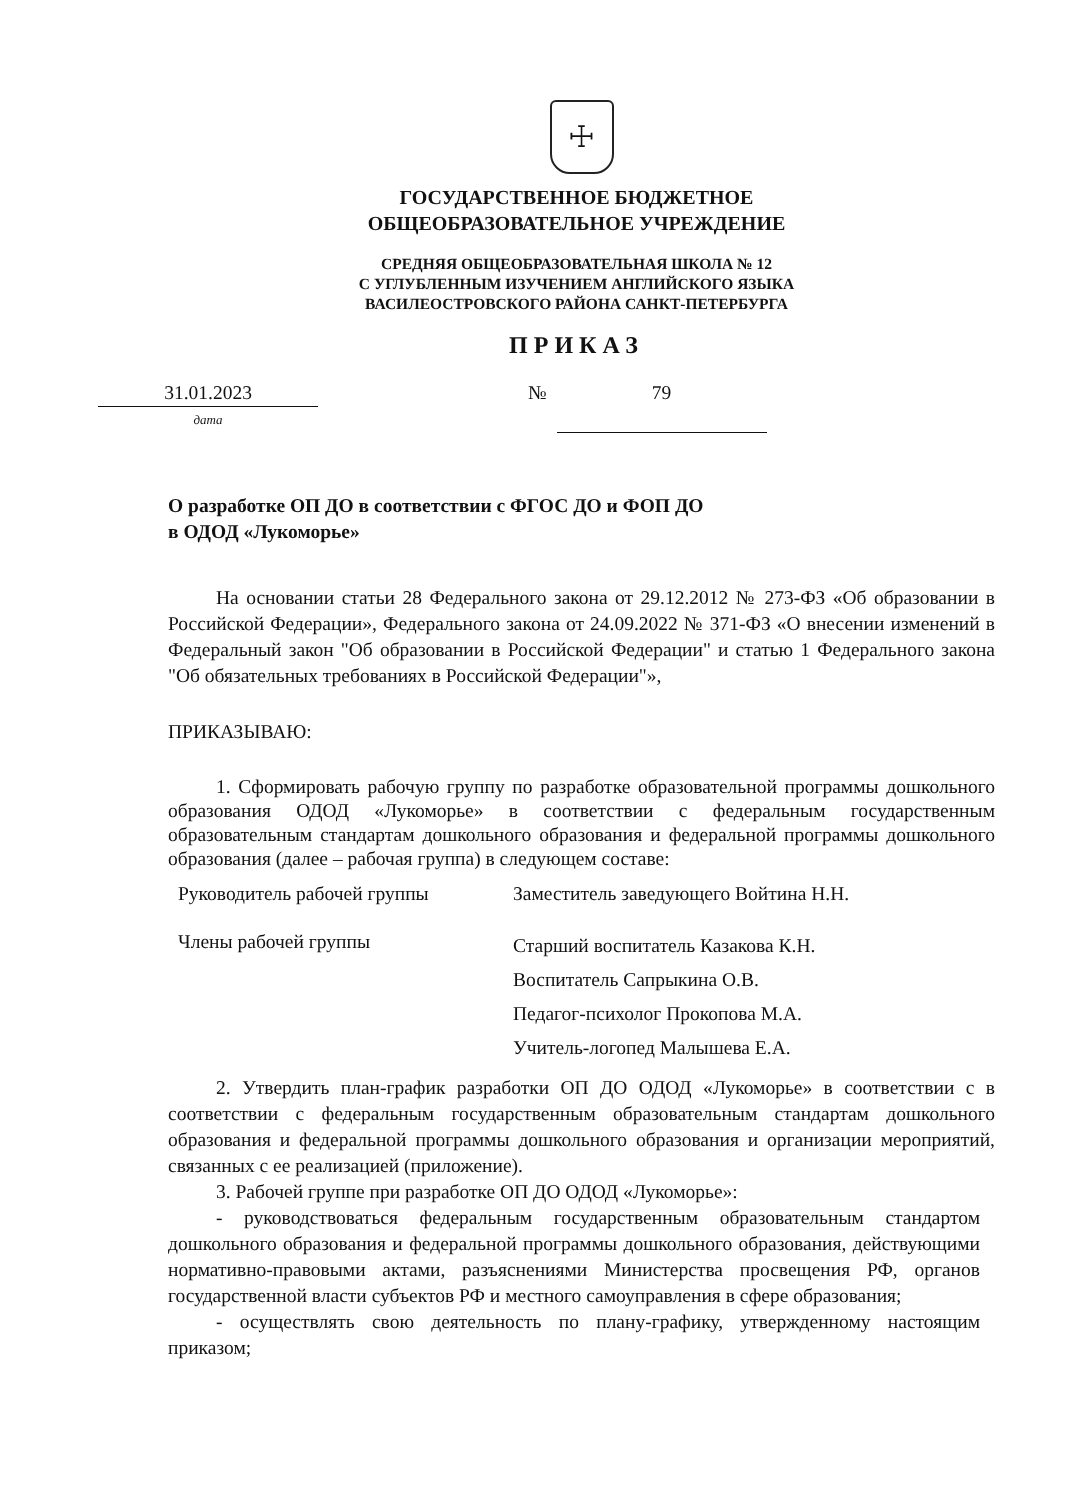☩
ГОСУДАРСТВЕННОЕ БЮДЖЕТНОЕ
ОБЩЕОБРАЗОВАТЕЛЬНОЕ УЧРЕЖДЕНИЕ
СРЕДНЯЯ ОБЩЕОБРАЗОВАТЕЛЬНАЯ ШКОЛА № 12
С УГЛУБЛЕННЫМ ИЗУЧЕНИЕМ АНГЛИЙСКОГО ЯЗЫКА
ВАСИЛЕОСТРОВСКОГО РАЙОНА САНКТ-ПЕТЕРБУРГА
ПРИКАЗ
31.01.2023
дата
№ 79
О разработке ОП ДО в соответствии с ФГОС ДО и ФОП ДО
в ОДОД «Лукоморье»
На основании статьи 28 Федерального закона от 29.12.2012 № 273-ФЗ «Об образовании в Российской Федерации», Федерального закона от 24.09.2022 № 371-ФЗ «О внесении изменений в Федеральный закон "Об образовании в Российской Федерации" и статью 1 Федерального закона "Об обязательных требованиях в Российской Федерации"»,
ПРИКАЗЫВАЮ:
1. Сформировать рабочую группу по разработке образовательной программы дошкольного образования ОДОД «Лукоморье» в соответствии с федеральным государственным образовательным стандартам дошкольного образования и федеральной программы дошкольного образования (далее – рабочая группа) в следующем составе:
| Руководитель рабочей группы | Заместитель заведующего Войтина Н.Н. |
| Члены рабочей группы | Старший воспитатель Казакова К.Н. Воспитатель Сапрыкина О.В. Педагог-психолог Прокопова М.А. Учитель-логопед Малышева Е.А. |
2. Утвердить план-график разработки ОП ДО ОДОД «Лукоморье» в соответствии с в соответствии с федеральным государственным образовательным стандартам дошкольного образования и федеральной программы дошкольного образования и организации мероприятий, связанных с ее реализацией (приложение).
3. Рабочей группе при разработке ОП ДО ОДОД «Лукоморье»:
- руководствоваться федеральным государственным образовательным стандартом дошкольного образования и федеральной программы дошкольного образования, действующими нормативно-правовыми актами, разъяснениями Министерства просвещения РФ, органов государственной власти субъектов РФ и местного самоуправления в сфере образования;
- осуществлять свою деятельность по плану-графику, утвержденному настоящим приказом;